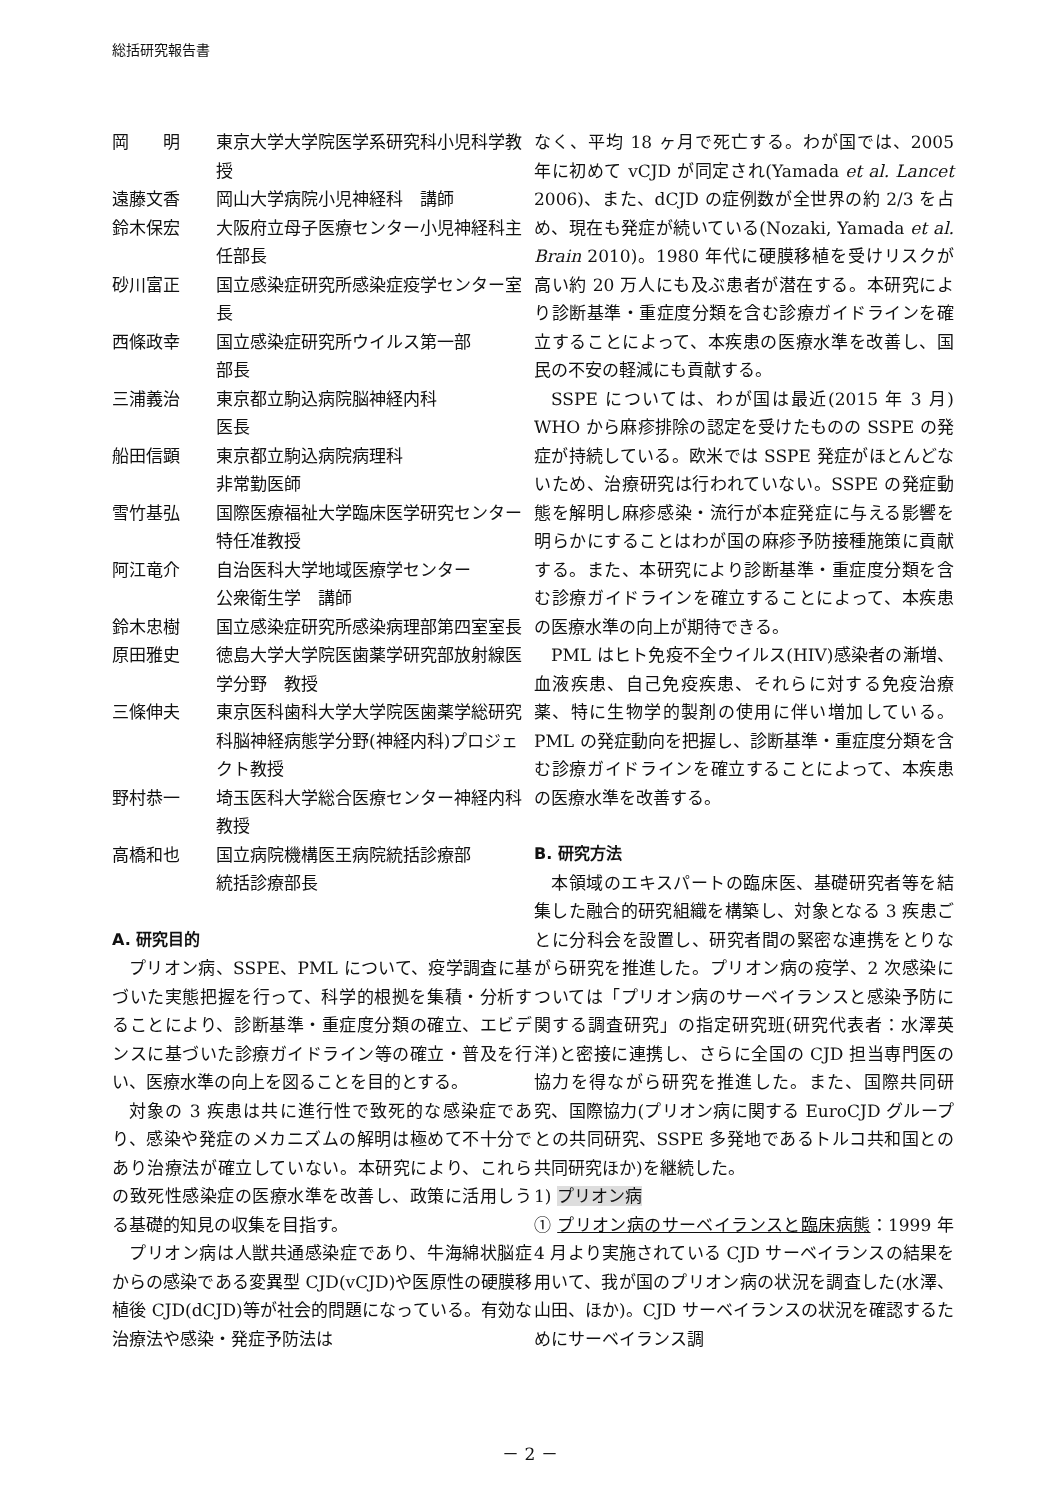総括研究報告書
岡　　明 東京大学大学院医学系研究科小児科学教授
遠藤文香 岡山大学病院小児神経科　講師
鈴木保宏 大阪府立母子医療センター小児神経科主任部長
砂川富正 国立感染症研究所感染症疫学センター室長
西條政幸 国立感染症研究所ウイルス第一部
部長
三浦義治 東京都立駒込病院脳神経内科
医長
船田信顕 東京都立駒込病院病理科
非常勤医師
雪竹基弘 国際医療福祉大学臨床医学研究センター　特任准教授
阿江竜介 自治医科大学地域医療学センター
公衆衛生学　講師
鈴木忠樹 国立感染症研究所感染病理部第四室室長
原田雅史 徳島大学大学院医歯薬学研究部放射線医学分野　教授
三條伸夫 東京医科歯科大学大学院医歯薬学総研究科脳神経病態学分野(神経内科)プロジェクト教授
野村恭一 埼玉医科大学総合医療センター神経内科　教授
高橋和也 国立病院機構医王病院統括診療部
統括診療部長
A. 研究目的
プリオン病、SSPE、PML について、疫学調査に基づいた実態把握を行って、科学的根拠を集積・分析することにより、診断基準・重症度分類の確立、エビデンスに基づいた診療ガイドライン等の確立・普及を行い、医療水準の向上を図ることを目的とする。
対象の 3 疾患は共に進行性で致死的な感染症であり、感染や発症のメカニズムの解明は極めて不十分であり治療法が確立していない。本研究により、これらの致死性感染症の医療水準を改善し、政策に活用しうる基礎的知見の収集を目指す。
プリオン病は人獣共通感染症であり、牛海綿状脳症からの感染である変異型 CJD(vCJD)や医原性の硬膜移植後 CJD(dCJD)等が社会的問題になっている。有効な治療法や感染・発症予防法は
なく、平均 18 ヶ月で死亡する。わが国では、2005 年に初めて vCJD が同定され(Yamada et al. Lancet 2006)、また、dCJD の症例数が全世界の約 2/3 を占め、現在も発症が続いている(Nozaki, Yamada et al. Brain 2010)。1980 年代に硬膜移植を受けリスクが高い約 20 万人にも及ぶ患者が潜在する。本研究により診断基準・重症度分類を含む診療ガイドラインを確立することによって、本疾患の医療水準を改善し、国民の不安の軽減にも貢献する。
SSPE については、わが国は最近(2015 年 3 月) WHO から麻疹排除の認定を受けたものの SSPE の発症が持続している。欧米では SSPE 発症がほとんどないため、治療研究は行われていない。SSPE の発症動態を解明し麻疹感染・流行が本症発症に与える影響を明らかにすることはわが国の麻疹予防接種施策に貢献する。また、本研究により診断基準・重症度分類を含む診療ガイドラインを確立することによって、本疾患の医療水準の向上が期待できる。
PML はヒト免疫不全ウイルス(HIV)感染者の漸増、血液疾患、自己免疫疾患、それらに対する免疫治療薬、特に生物学的製剤の使用に伴い増加している。PML の発症動向を把握し、診断基準・重症度分類を含む診療ガイドラインを確立することによって、本疾患の医療水準を改善する。
B. 研究方法
本領域のエキスパートの臨床医、基礎研究者等を結集した融合的研究組織を構築し、対象となる 3 疾患ごとに分科会を設置し、研究者間の緊密な連携をとりながら研究を推進した。プリオン病の疫学、2 次感染については「プリオン病のサーベイランスと感染予防に関する調査研究」の指定研究班(研究代表者：水澤英洋)と密接に連携し、さらに全国の CJD 担当専門医の協力を得ながら研究を推進した。また、国際共同研究、国際協力(プリオン病に関する EuroCJD グループとの共同研究、SSPE 多発地であるトルコ共和国との共同研究ほか)を継続した。
1) プリオン病
① プリオン病のサーベイランスと臨床病態：1999 年 4 月より実施されている CJD サーベイランスの結果を用いて、我が国のプリオン病の状況を調査した(水澤、山田、ほか)。CJD サーベイランスの状況を確認するためにサーベイランス調
－ 2 －